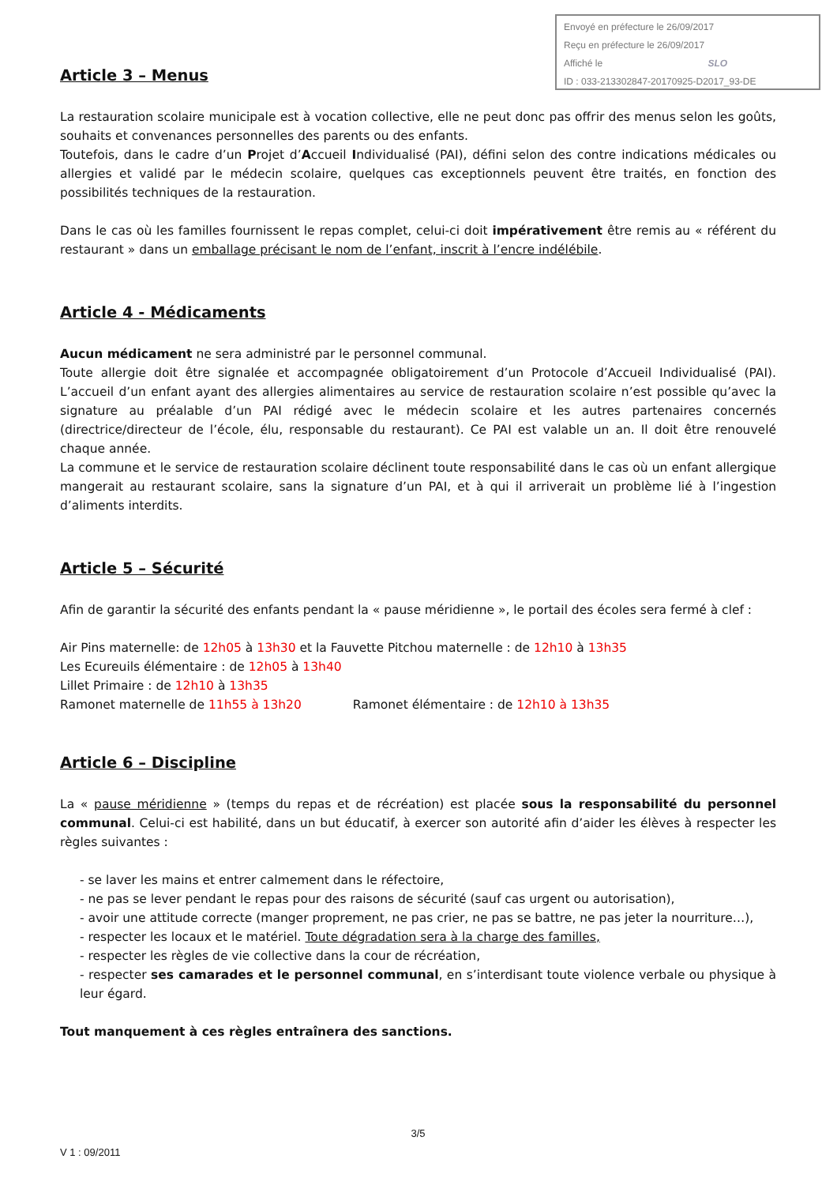Envoyé en préfecture le 26/09/2017
Reçu en préfecture le 26/09/2017
Affiché le SLO
ID : 033-213302847-20170925-D2017_93-DE
Article 3 – Menus
La restauration scolaire municipale est à vocation collective, elle ne peut donc pas offrir des menus selon les goûts, souhaits et convenances personnelles des parents ou des enfants.
Toutefois, dans le cadre d’un Projet d’Accueil Individualisé (PAI), défini selon des contre indications médicales ou allergies et validé par le médecin scolaire, quelques cas exceptionnels peuvent être traités, en fonction des possibilités techniques de la restauration.
Dans le cas où les familles fournissent le repas complet, celui-ci doit impérativement être remis au « référent du restaurant » dans un emballage précisant le nom de l’enfant, inscrit à l’encre indélébile.
Article 4 - Médicaments
Aucun médicament ne sera administré par le personnel communal.
Toute allergie doit être signalée et accompagnée obligatoirement d’un Protocole d’Accueil Individualisé (PAI). L’accueil d’un enfant ayant des allergies alimentaires au service de restauration scolaire n’est possible qu’avec la signature au préalable d’un PAI rédigé avec le médecin scolaire et les autres partenaires concernés (directrice/directeur de l’école, élu, responsable du restaurant). Ce PAI est valable un an. Il doit être renouvelé chaque année.
La commune et le service de restauration scolaire déclinent toute responsabilité dans le cas où un enfant allergique mangerait au restaurant scolaire, sans la signature d’un PAI, et à qui il arriverait un problème lié à l’ingestion d’aliments interdits.
Article 5 – Sécurité
Afin de garantir la sécurité des enfants pendant la « pause méridienne », le portail des écoles sera fermé à clef :
Air Pins maternelle: de 12h05 à 13h30 et la Fauvette Pitchou maternelle : de 12h10 à 13h35
Les Ecureuils élémentaire : de 12h05 à 13h40
Lillet Primaire : de 12h10 à 13h35
Ramonet maternelle de 11h55 à 13h20 Ramonet élémentaire : de 12h10 à 13h35
Article 6 – Discipline
La « pause méridienne » (temps du repas et de récréation) est placée sous la responsabilité du personnel communal. Celui-ci est habilité, dans un but éducatif, à exercer son autorité afin d’aider les élèves à respecter les règles suivantes :
- se laver les mains et entrer calmement dans le réfectoire,
- ne pas se lever pendant le repas pour des raisons de sécurité (sauf cas urgent ou autorisation),
- avoir une attitude correcte (manger proprement, ne pas crier, ne pas se battre, ne pas jeter la nourriture…),
- respecter les locaux et le matériel. Toute dégradation sera à la charge des familles,
- respecter les règles de vie collective dans la cour de récréation,
- respecter ses camarades et le personnel communal, en s’interdisant toute violence verbale ou physique à leur égard.
Tout manquement à ces règles entraînera des sanctions.
3/5
V 1 : 09/2011